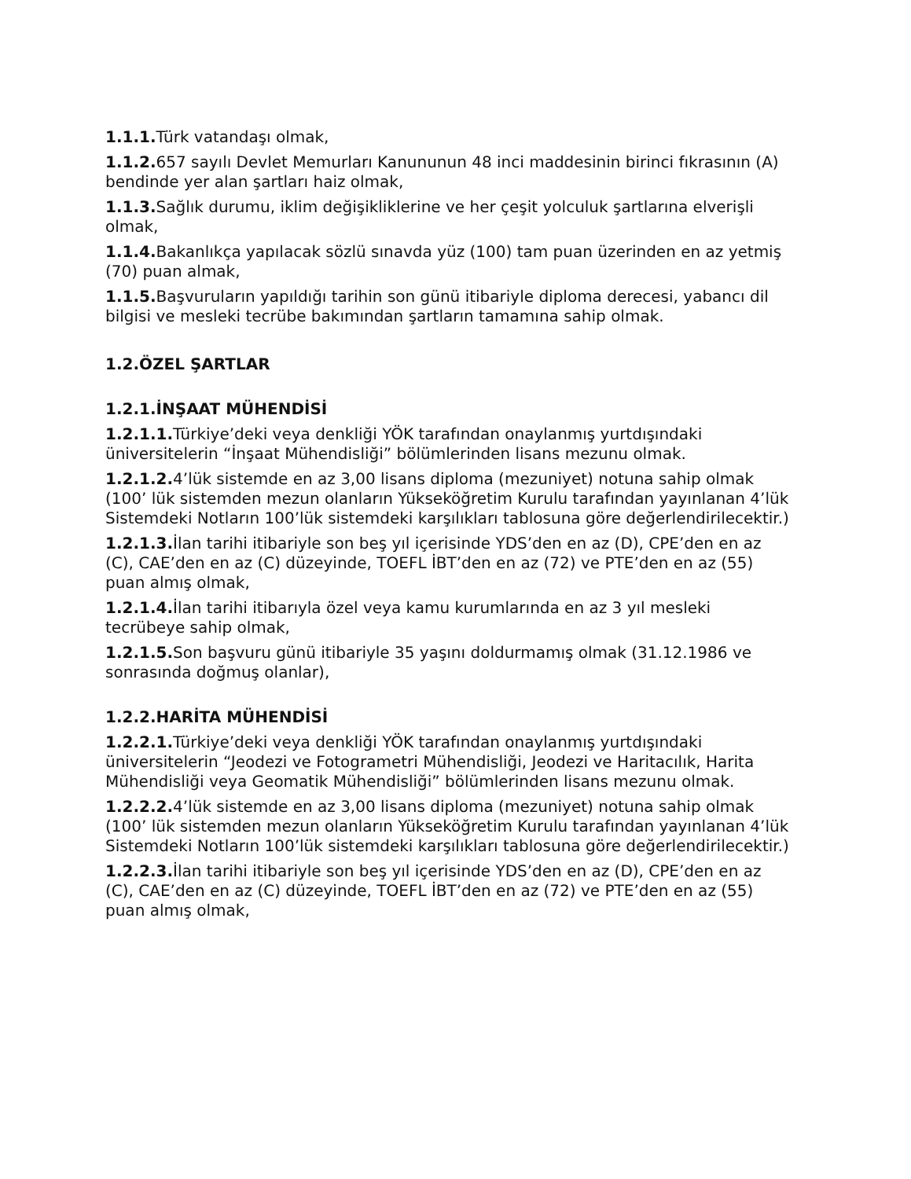1.1.1. Türk vatandaşı olmak,
1.1.2. 657 sayılı Devlet Memurları Kanununun 48 inci maddesinin birinci fıkrasının (A) bendinde yer alan şartları haiz olmak,
1.1.3. Sağlık durumu, iklim değişikliklerine ve her çeşit yolculuk şartlarına elverişli olmak,
1.1.4. Bakanlıkça yapılacak sözlü sınavda yüz (100) tam puan üzerinden en az yetmiş (70) puan almak,
1.1.5. Başvuruların yapıldığı tarihin son günü itibariyle diploma derecesi, yabancı dil bilgisi ve mesleki tecrübe bakımından şartların tamamına sahip olmak.
1.2.ÖZEL ŞARTLAR
1.2.1.İNŞAAT MÜHENDİSİ
1.2.1.1. Türkiye’deki veya denkliği YÖK tarafından onaylanmış yurtdışındaki üniversitelerin “İnşaat Mühendisliği” bölümlerinden lisans mezunu olmak.
1.2.1.2. 4’lük sistemde en az 3,00 lisans diploma (mezuniyet) notuna sahip olmak (100’ lük sistemden mezun olanların Yükseköğretim Kurulu tarafından yayınlanan 4’lük Sistemdeki Notların 100’lük sistemdeki karşılıkları tablosuna göre değerlendirilecektir.)
1.2.1.3. İlan tarihi itibariyle son beş yıl içerisinde YDS’den en az (D), CPE’den en az (C), CAE’den en az (C) düzeyinde, TOEFL İBT’den en az (72) ve PTE’den en az (55) puan almış olmak,
1.2.1.4. İlan tarihi itibarıyla özel veya kamu kurumlarında en az 3 yıl mesleki tecrübeye sahip olmak,
1.2.1.5. Son başvuru günü itibariyle 35 yaşını doldurmamış olmak (31.12.1986 ve sonrasında doğmuş olanlar),
1.2.2.HARİTA MÜHENDİSİ
1.2.2.1. Türkiye’deki veya denkliği YÖK tarafından onaylanmış yurtdışındaki üniversitelerin “Jeodezi ve Fotogrametri Mühendisliği, Jeodezi ve Haritacılık, Harita Mühendisliği veya Geomatik Mühendisliği” bölümlerinden lisans mezunu olmak.
1.2.2.2. 4’lük sistemde en az 3,00 lisans diploma (mezuniyet) notuna sahip olmak (100’ lük sistemden mezun olanların Yükseköğretim Kurulu tarafından yayınlanan 4’lük Sistemdeki Notların 100’lük sistemdeki karşılıkları tablosuna göre değerlendirilecektir.)
1.2.2.3. İlan tarihi itibariyle son beş yıl içerisinde YDS’den en az (D), CPE’den en az (C), CAE’den en az (C) düzeyinde, TOEFL İBT’den en az (72) ve PTE’den en az (55) puan almış olmak,